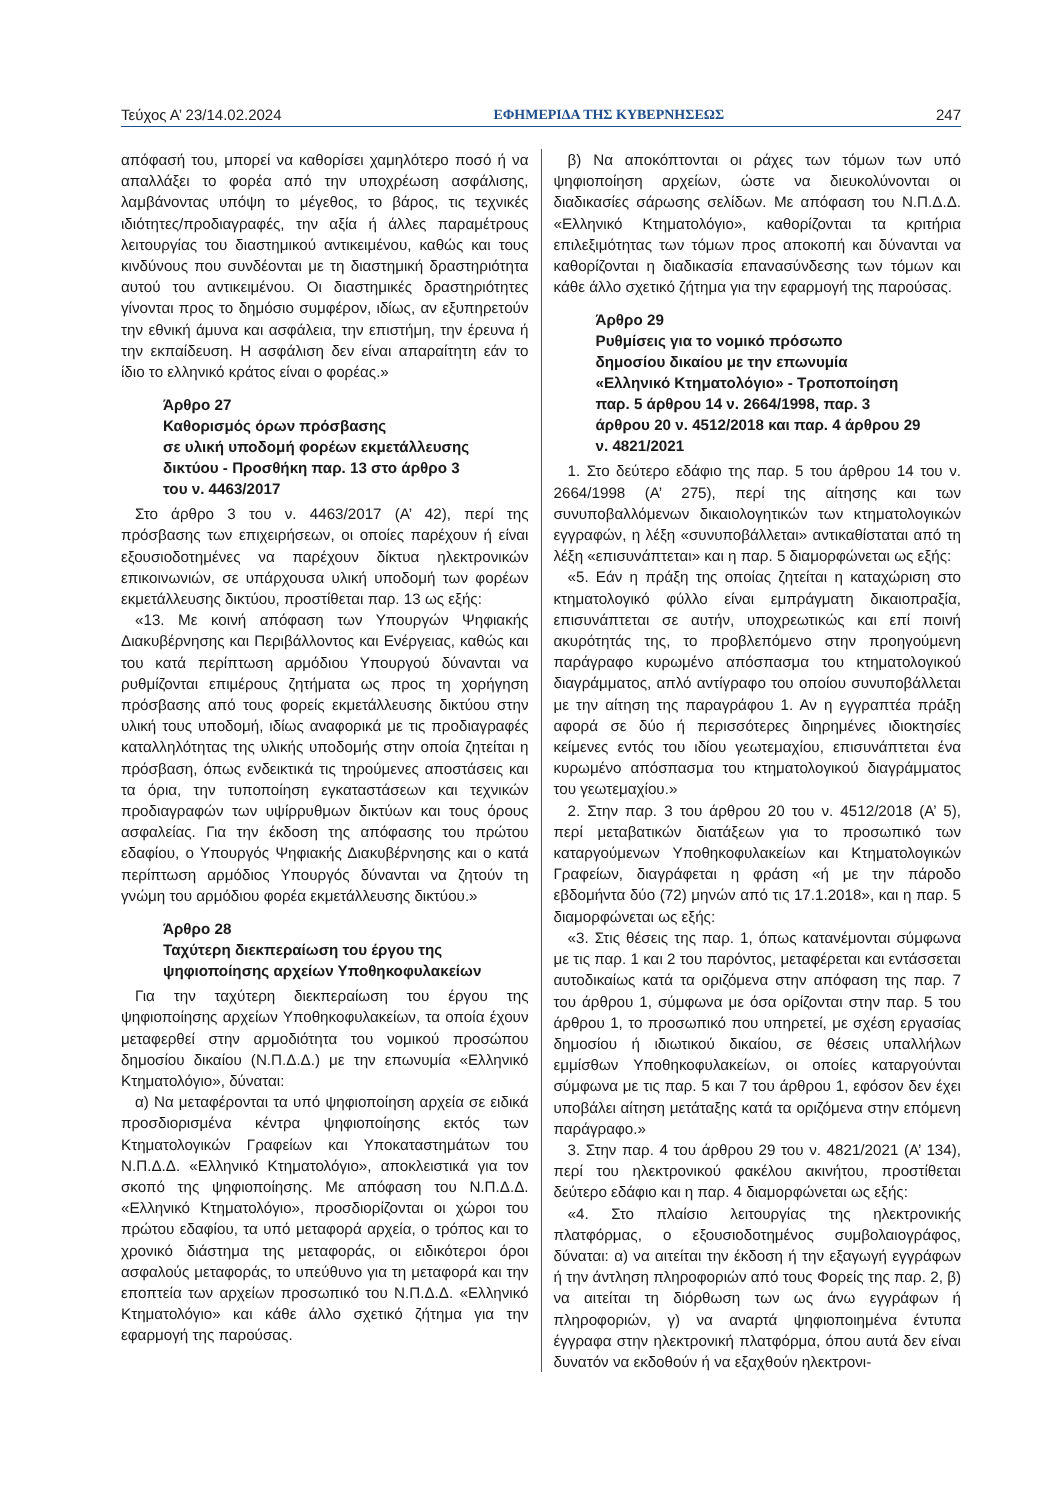Τεύχος Α’ 23/14.02.2024 ΕΦΗΜΕΡΙΔΑ ΤΗΣ ΚΥΒΕΡΝΗΣΕΩΣ 247
απόφασή του, μπορεί να καθορίσει χαμηλότερο ποσό ή να απαλλάξει το φορέα από την υποχρέωση ασφάλισης, λαμβάνοντας υπόψη το μέγεθος, το βάρος, τις τεχνικές ιδιότητες/προδιαγραφές, την αξία ή άλλες παραμέτρους λειτουργίας του διαστημικού αντικειμένου, καθώς και τους κινδύνους που συνδέονται με τη διαστημική δραστηριότητα αυτού του αντικειμένου. Οι διαστημικές δραστηριότητες γίνονται προς το δημόσιο συμφέρον, ιδίως, αν εξυπηρετούν την εθνική άμυνα και ασφάλεια, την επιστήμη, την έρευνα ή την εκπαίδευση. Η ασφάλιση δεν είναι απαραίτητη εάν το ίδιο το ελληνικό κράτος είναι ο φορέας.»
Άρθρο 27
Καθορισμός όρων πρόσβασης
σε υλική υποδομή φορέων εκμετάλλευσης
δικτύου - Προσθήκη παρ. 13 στο άρθρο 3
του ν. 4463/2017
Στο άρθρο 3 του ν. 4463/2017 (Α’ 42), περί της πρόσβασης των επιχειρήσεων, οι οποίες παρέχουν ή είναι εξουσιοδοτημένες να παρέχουν δίκτυα ηλεκτρονικών επικοινωνιών, σε υπάρχουσα υλική υποδομή των φορέων εκμετάλλευσης δικτύου, προστίθεται παρ. 13 ως εξής:
«13. Με κοινή απόφαση των Υπουργών Ψηφιακής Διακυβέρνησης και Περιβάλλοντος και Ενέργειας, καθώς και του κατά περίπτωση αρμόδιου Υπουργού δύνανται να ρυθμίζονται επιμέρους ζητήματα ως προς τη χορήγηση πρόσβασης από τους φορείς εκμετάλλευσης δικτύου στην υλική τους υποδομή, ιδίως αναφορικά με τις προδιαγραφές καταλληλότητας της υλικής υποδομής στην οποία ζητείται η πρόσβαση, όπως ενδεικτικά τις τηρούμενες αποστάσεις και τα όρια, την τυποποίηση εγκαταστάσεων και τεχνικών προδιαγραφών των υψίρρυθμων δικτύων και τους όρους ασφαλείας. Για την έκδοση της απόφασης του πρώτου εδαφίου, ο Υπουργός Ψηφιακής Διακυβέρνησης και ο κατά περίπτωση αρμόδιος Υπουργός δύνανται να ζητούν τη γνώμη του αρμόδιου φορέα εκμετάλλευσης δικτύου.»
Άρθρο 28
Ταχύτερη διεκπεραίωση του έργου της
ψηφιοποίησης αρχείων Υποθηκοφυλακείων
Για την ταχύτερη διεκπεραίωση του έργου της ψηφιοποίησης αρχείων Υποθηκοφυλακείων, τα οποία έχουν μεταφερθεί στην αρμοδιότητα του νομικού προσώπου δημοσίου δικαίου (Ν.Π.Δ.Δ.) με την επωνυμία «Ελληνικό Κτηματολόγιο», δύναται:
α) Να μεταφέρονται τα υπό ψηφιοποίηση αρχεία σε ειδικά προσδιορισμένα κέντρα ψηφιοποίησης εκτός των Κτηματολογικών Γραφείων και Υποκαταστημάτων του Ν.Π.Δ.Δ. «Ελληνικό Κτηματολόγιο», αποκλειστικά για τον σκοπό της ψηφιοποίησης. Με απόφαση του Ν.Π.Δ.Δ. «Ελληνικό Κτηματολόγιο», προσδιορίζονται οι χώροι του πρώτου εδαφίου, τα υπό μεταφορά αρχεία, ο τρόπος και το χρονικό διάστημα της μεταφοράς, οι ειδικότεροι όροι ασφαλούς μεταφοράς, το υπεύθυνο για τη μεταφορά και την εποπτεία των αρχείων προσωπικό του Ν.Π.Δ.Δ. «Ελληνικό Κτηματολόγιο» και κάθε άλλο σχετικό ζήτημα για την εφαρμογή της παρούσας.
β) Να αποκόπτονται οι ράχες των τόμων των υπό ψηφιοποίηση αρχείων, ώστε να διευκολύνονται οι διαδικασίες σάρωσης σελίδων. Με απόφαση του Ν.Π.Δ.Δ. «Ελληνικό Κτηματολόγιο», καθορίζονται τα κριτήρια επιλεξιμότητας των τόμων προς αποκοπή και δύνανται να καθορίζονται η διαδικασία επανασύνδεσης των τόμων και κάθε άλλο σχετικό ζήτημα για την εφαρμογή της παρούσας.
Άρθρο 29
Ρυθμίσεις για το νομικό πρόσωπο
δημοσίου δικαίου με την επωνυμία
«Ελληνικό Κτηματολόγιο» - Τροποποίηση
παρ. 5 άρθρου 14 ν. 2664/1998, παρ. 3
άρθρου 20 ν. 4512/2018 και παρ. 4 άρθρου 29
ν. 4821/2021
1. Στο δεύτερο εδάφιο της παρ. 5 του άρθρου 14 του ν. 2664/1998 (Α’ 275), περί της αίτησης και των συνυποβαλλόμενων δικαιολογητικών των κτηματολογικών εγγραφών, η λέξη «συνυποβάλλεται» αντικαθίσταται από τη λέξη «επισυνάπτεται» και η παρ. 5 διαμορφώνεται ως εξής:
«5. Εάν η πράξη της οποίας ζητείται η καταχώριση στο κτηματολογικό φύλλο είναι εμπράγματη δικαιοπραξία, επισυνάπτεται σε αυτήν, υποχρεωτικώς και επί ποινή ακυρότητάς της, το προβλεπόμενο στην προηγούμενη παράγραφο κυρωμένο απόσπασμα του κτηματολογικού διαγράμματος, απλό αντίγραφο του οποίου συνυποβάλλεται με την αίτηση της παραγράφου 1. Αν η εγγραπτέα πράξη αφορά σε δύο ή περισσότερες διηρημένες ιδιοκτησίες κείμενες εντός του ιδίου γεωτεμαχίου, επισυνάπτεται ένα κυρωμένο απόσπασμα του κτηματολογικού διαγράμματος του γεωτεμαχίου.»
2. Στην παρ. 3 του άρθρου 20 του ν. 4512/2018 (Α’ 5), περί μεταβατικών διατάξεων για το προσωπικό των καταργούμενων Υποθηκοφυλακείων και Κτηματολογικών Γραφείων, διαγράφεται η φράση «ή με την πάροδο εβδομήντα δύο (72) μηνών από τις 17.1.2018», και η παρ. 5 διαμορφώνεται ως εξής:
«3. Στις θέσεις της παρ. 1, όπως κατανέμονται σύμφωνα με τις παρ. 1 και 2 του παρόντος, μεταφέρεται και εντάσσεται αυτοδικαίως κατά τα οριζόμενα στην απόφαση της παρ. 7 του άρθρου 1, σύμφωνα με όσα ορίζονται στην παρ. 5 του άρθρου 1, το προσωπικό που υπηρετεί, με σχέση εργασίας δημοσίου ή ιδιωτικού δικαίου, σε θέσεις υπαλλήλων εμμίσθων Υποθηκοφυλακείων, οι οποίες καταργούνται σύμφωνα με τις παρ. 5 και 7 του άρθρου 1, εφόσον δεν έχει υποβάλει αίτηση μετάταξης κατά τα οριζόμενα στην επόμενη παράγραφο.»
3. Στην παρ. 4 του άρθρου 29 του ν. 4821/2021 (Α’ 134), περί του ηλεκτρονικού φακέλου ακινήτου, προστίθεται δεύτερο εδάφιο και η παρ. 4 διαμορφώνεται ως εξής:
«4. Στο πλαίσιο λειτουργίας της ηλεκτρονικής πλατφόρμας, ο εξουσιοδοτημένος συμβολαιογράφος, δύναται: α) να αιτείται την έκδοση ή την εξαγωγή εγγράφων ή την άντληση πληροφοριών από τους Φορείς της παρ. 2, β) να αιτείται τη διόρθωση των ως άνω εγγράφων ή πληροφοριών, γ) να αναρτά ψηφιοποιημένα έντυπα έγγραφα στην ηλεκτρονική πλατφόρμα, όπου αυτά δεν είναι δυνατόν να εκδοθούν ή να εξαχθούν ηλεκτρονι-